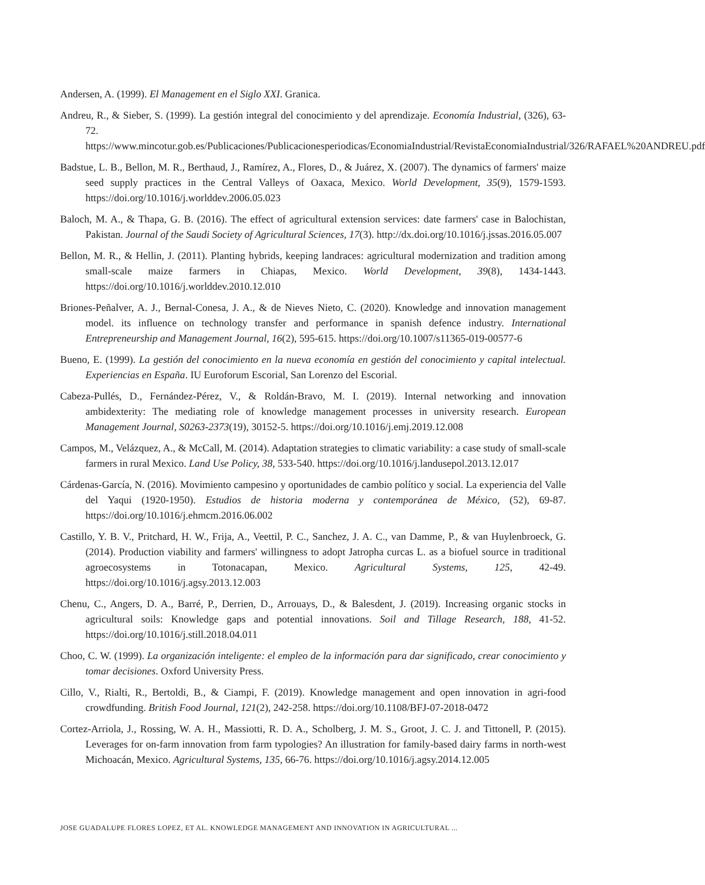Andersen, A. (1999). El Management en el Siglo XXI. Granica.
Andreu, R., & Sieber, S. (1999). La gestión integral del conocimiento y del aprendizaje. Economía Industrial, (326), 63-72. https://www.mincotur.gob.es/Publicaciones/Publicacionesperiodicas/EconomiaIndustrial/RevistaEconomiaIndustrial/326/RAFAEL%20ANDREU.pdf
Badstue, L. B., Bellon, M. R., Berthaud, J., Ramírez, A., Flores, D., & Juárez, X. (2007). The dynamics of farmers' maize seed supply practices in the Central Valleys of Oaxaca, Mexico. World Development, 35(9), 1579-1593. https://doi.org/10.1016/j.worlddev.2006.05.023
Baloch, M. A., & Thapa, G. B. (2016). The effect of agricultural extension services: date farmers' case in Balochistan, Pakistan. Journal of the Saudi Society of Agricultural Sciences, 17(3). http://dx.doi.org/10.1016/j.jssas.2016.05.007
Bellon, M. R., & Hellin, J. (2011). Planting hybrids, keeping landraces: agricultural modernization and tradition among small-scale maize farmers in Chiapas, Mexico. World Development, 39(8), 1434-1443. https://doi.org/10.1016/j.worlddev.2010.12.010
Briones-Peñalver, A. J., Bernal-Conesa, J. A., & de Nieves Nieto, C. (2020). Knowledge and innovation management model. its influence on technology transfer and performance in spanish defence industry. International Entrepreneurship and Management Journal, 16(2), 595-615. https://doi.org/10.1007/s11365-019-00577-6
Bueno, E. (1999). La gestión del conocimiento en la nueva economía en gestión del conocimiento y capital intelectual. Experiencias en España. IU Euroforum Escorial, San Lorenzo del Escorial.
Cabeza-Pullés, D., Fernández-Pérez, V., & Roldán-Bravo, M. I. (2019). Internal networking and innovation ambidexterity: The mediating role of knowledge management processes in university research. European Management Journal, S0263-2373(19), 30152-5. https://doi.org/10.1016/j.emj.2019.12.008
Campos, M., Velázquez, A., & McCall, M. (2014). Adaptation strategies to climatic variability: a case study of small-scale farmers in rural Mexico. Land Use Policy, 38, 533-540. https://doi.org/10.1016/j.landusepol.2013.12.017
Cárdenas-García, N. (2016). Movimiento campesino y oportunidades de cambio político y social. La experiencia del Valle del Yaqui (1920-1950). Estudios de historia moderna y contemporánea de México, (52), 69-87. https://doi.org/10.1016/j.ehmcm.2016.06.002
Castillo, Y. B. V., Pritchard, H. W., Frija, A., Veettil, P. C., Sanchez, J. A. C., van Damme, P., & van Huylenbroeck, G. (2014). Production viability and farmers' willingness to adopt Jatropha curcas L. as a biofuel source in traditional agroecosystems in Totonacapan, Mexico. Agricultural Systems, 125, 42-49. https://doi.org/10.1016/j.agsy.2013.12.003
Chenu, C., Angers, D. A., Barré, P., Derrien, D., Arrouays, D., & Balesdent, J. (2019). Increasing organic stocks in agricultural soils: Knowledge gaps and potential innovations. Soil and Tillage Research, 188, 41-52. https://doi.org/10.1016/j.still.2018.04.011
Choo, C. W. (1999). La organización inteligente: el empleo de la información para dar significado, crear conocimiento y tomar decisiones. Oxford University Press.
Cillo, V., Rialti, R., Bertoldi, B., & Ciampi, F. (2019). Knowledge management and open innovation in agri-food crowdfunding. British Food Journal, 121(2), 242-258. https://doi.org/10.1108/BFJ-07-2018-0472
Cortez-Arriola, J., Rossing, W. A. H., Massiotti, R. D. A., Scholberg, J. M. S., Groot, J. C. J. and Tittonell, P. (2015). Leverages for on-farm innovation from farm typologies? An illustration for family-based dairy farms in north-west Michoacán, Mexico. Agricultural Systems, 135, 66-76. https://doi.org/10.1016/j.agsy.2014.12.005
JOSE GUADALUPE FLORES LOPEZ, ET AL. KNOWLEDGE MANAGEMENT AND INNOVATION IN AGRICULTURAL ...